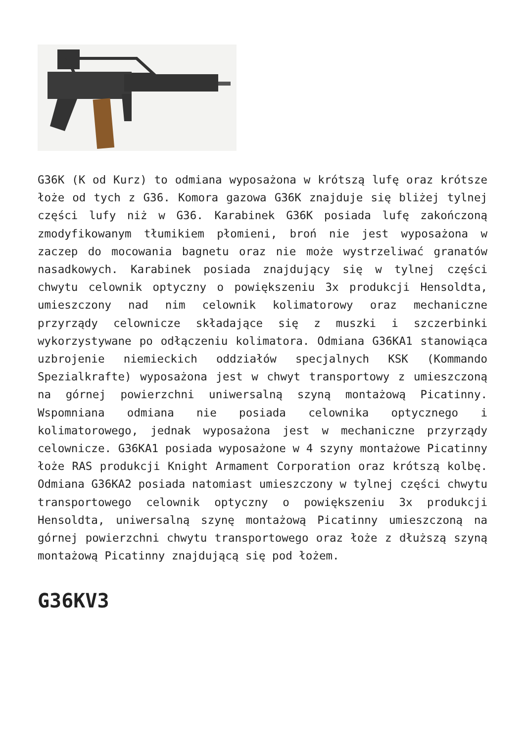G36K (K od Kurz) to odmiana wyposażona w krótszą lufę oraz krótsze łoże od tych z G36. Komora gazowa G36K znajduje się bliżej tylnej części lufy niż w G36. Karabinek G36K posiada lufę zakończoną zmodyfikowanym tłumikiem płomieni, broń nie jest wyposażona w zaczep do mocowania bagnetu oraz nie może wystrzeliwać granatów nasadkowych. Karabinek posiada znajdujący się w tylnej części chwytu celownik optyczny o powiększeniu 3x produkcji Hensoldta, umieszczony nad nim celownik kolimatorowy oraz mechaniczne przyrządy celownicze składające się z muszki i szczerbinki wykorzystywane po odłączeniu kolimatora. Odmiana G36KA1 stanowiąca uzbrojenie niemieckich oddziałów specjalnych KSK (Kommando Spezialkrafte) wyposażona jest w chwyt transportowy z umieszczoną na górnej powierzchni uniwersalną szyną montażową Picatinny. Wspomniana odmiana nie posiada celownika optycznego i kolimatorowego, jednak wyposażona jest w mechaniczne przyrządy celownicze. G36KA1 posiada wyposażone w 4 szyny montażowe Picatinny łoże RAS produkcji Knight Armament Corporation oraz krótszą kolbę. Odmiana G36KA2 posiada natomiast umieszczony w tylnej części chwytu transportowego celownik optyczny o powiększeniu 3x produkcji Hensoldta, uniwersalną szynę montażową Picatinny umieszczoną na górnej powierzchni chwytu transportowego oraz łoże z dłuższą szyną montażową Picatinny znajdującą się pod łożem.
G36KV3